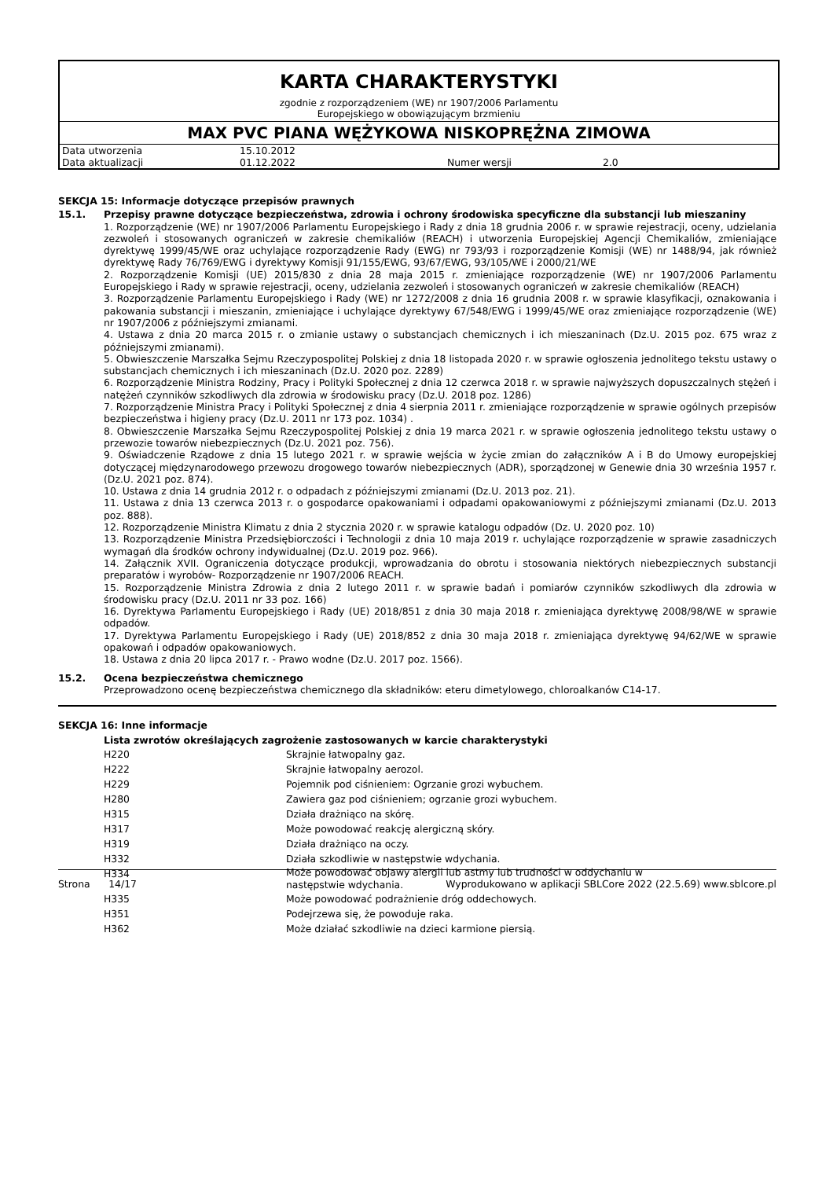KARTA CHARAKTERYSTYKI
zgodnie z rozporządzeniem (WE) nr 1907/2006 Parlamentu
Europejskiego w obowiązującym brzmieniu
MAX PVC PIANA WĘŻYKOWA NISKOPRĘŻNA ZIMOWA
| Data utworzenia | 15.10.2012 | | |
| Data aktualizacji | 01.12.2022 | Numer wersji | 2.0 |
SEKCJA 15: Informacje dotyczące przepisów prawnych
15.1. Przepisy prawne dotyczące bezpieczeństwa, zdrowia i ochrony środowiska specyficzne dla substancji lub mieszaniny
1. Rozporządzenie (WE) nr 1907/2006 Parlamentu Europejskiego i Rady z dnia 18 grudnia 2006 r. w sprawie rejestracji, oceny, udzielania zezwoleń i stosowanych ograniczeń w zakresie chemikaliów (REACH) i utworzenia Europejskiej Agencji Chemikaliów, zmieniające dyrektywę 1999/45/WE oraz uchylające rozporządzenie Rady (EWG) nr 793/93 i rozporządzenie Komisji (WE) nr 1488/94, jak również dyrektywę Rady 76/769/EWG i dyrektywy Komisji 91/155/EWG, 93/67/EWG, 93/105/WE i 2000/21/WE
2. Rozporządzenie Komisji (UE) 2015/830 z dnia 28 maja 2015 r. zmieniające rozporządzenie (WE) nr 1907/2006 Parlamentu Europejskiego i Rady w sprawie rejestracji, oceny, udzielania zezwoleń i stosowanych ograniczeń w zakresie chemikaliów (REACH)
3. Rozporządzenie Parlamentu Europejskiego i Rady (WE) nr 1272/2008 z dnia 16 grudnia 2008 r. w sprawie klasyfikacji, oznakowania i pakowania substancji i mieszanin, zmieniające i uchylające dyrektywy 67/548/EWG i 1999/45/WE oraz zmieniające rozporządzenie (WE) nr 1907/2006 z późniejszymi zmianami.
4. Ustawa z dnia 20 marca 2015 r. o zmianie ustawy o substancjach chemicznych i ich mieszaninach (Dz.U. 2015 poz. 675 wraz z późniejszymi zmianami).
5. Obwieszczenie Marszałka Sejmu Rzeczypospolitej Polskiej z dnia 18 listopada 2020 r. w sprawie ogłoszenia jednolitego tekstu ustawy o substancjach chemicznych i ich mieszaninach (Dz.U. 2020 poz. 2289)
6. Rozporządzenie Ministra Rodziny, Pracy i Polityki Społecznej z dnia 12 czerwca 2018 r. w sprawie najwyższych dopuszczalnych stężeń i natężeń czynników szkodliwych dla zdrowia w środowisku pracy (Dz.U. 2018 poz. 1286)
7. Rozporządzenie Ministra Pracy i Polityki Społecznej z dnia 4 sierpnia 2011 r. zmieniające rozporządzenie w sprawie ogólnych przepisów bezpieczeństwa i higieny pracy (Dz.U. 2011 nr 173 poz. 1034) .
8. Obwieszczenie Marszałka Sejmu Rzeczypospolitej Polskiej z dnia 19 marca 2021 r. w sprawie ogłoszenia jednolitego tekstu ustawy o przewozie towarów niebezpiecznych (Dz.U. 2021 poz. 756).
9. Oświadczenie Rządowe z dnia 15 lutego 2021 r. w sprawie wejścia w życie zmian do załączników A i B do Umowy europejskiej dotyczącej międzynarodowego przewozu drogowego towarów niebezpiecznych (ADR), sporządzonej w Genewie dnia 30 września 1957 r. (Dz.U. 2021 poz. 874).
10. Ustawa z dnia 14 grudnia 2012 r. o odpadach z późniejszymi zmianami (Dz.U. 2013 poz. 21).
11. Ustawa z dnia 13 czerwca 2013 r. o gospodarce opakowaniami i odpadami opakowaniowymi z późniejszymi zmianami (Dz.U. 2013 poz. 888).
12. Rozporządzenie Ministra Klimatu z dnia 2 stycznia 2020 r. w sprawie katalogu odpadów (Dz. U. 2020 poz. 10)
13. Rozporządzenie Ministra Przedsiębiorczości i Technologii z dnia 10 maja 2019 r. uchylające rozporządzenie w sprawie zasadniczych wymagań dla środków ochrony indywidualnej (Dz.U. 2019 poz. 966).
14. Załącznik XVII. Ograniczenia dotyczące produkcji, wprowadzania do obrotu i stosowania niektórych niebezpiecznych substancji preparatów i wyrobów- Rozporządzenie nr 1907/2006 REACH.
15. Rozporządzenie Ministra Zdrowia z dnia 2 lutego 2011 r. w sprawie badań i pomiarów czynników szkodliwych dla zdrowia w środowisku pracy (Dz.U. 2011 nr 33 poz. 166)
16. Dyrektywa Parlamentu Europejskiego i Rady (UE) 2018/851 z dnia 30 maja 2018 r. zmieniająca dyrektywę 2008/98/WE w sprawie odpadów.
17. Dyrektywa Parlamentu Europejskiego i Rady (UE) 2018/852 z dnia 30 maja 2018 r. zmieniająca dyrektywę 94/62/WE w sprawie opakowań i odpadów opakowaniowych.
18. Ustawa z dnia 20 lipca 2017 r. - Prawo wodne (Dz.U. 2017 poz. 1566).
15.2. Ocena bezpieczeństwa chemicznego
Przeprowadzono ocenę bezpieczeństwa chemicznego dla składników: eteru dimetylowego, chloroalkanów C14-17.
SEKCJA 16: Inne informacje
Lista zwrotów określających zagrożenie zastosowanych w karcie charakterystyki
| H220 | Skrajnie łatwopalny gaz. |
| H222 | Skrajnie łatwopalny aerozol. |
| H229 | Pojemnik pod ciśnieniem: Ogrzanie grozi wybuchem. |
| H280 | Zawiera gaz pod ciśnieniem; ogrzanie grozi wybuchem. |
| H315 | Działa drażniąco na skórę. |
| H317 | Może powodować reakcję alergiczną skóry. |
| H319 | Działa drażniąco na oczy. |
| H332 | Działa szkodliwie w następstwie wdychania. |
| H334 | Może powodować objawy alergii lub astmy lub trudności w oddychaniu w następstwie wdychania. |
| H335 | Może powodować podrażnienie dróg oddechowych. |
| H351 | Podejrzewa się, że powoduje raka. |
| H362 | Może działać szkodliwie na dzieci karmione piersią. |
Strona 14/17 Wyprodukowano w aplikacji SBLCore 2022 (22.5.69) www.sblcore.pl